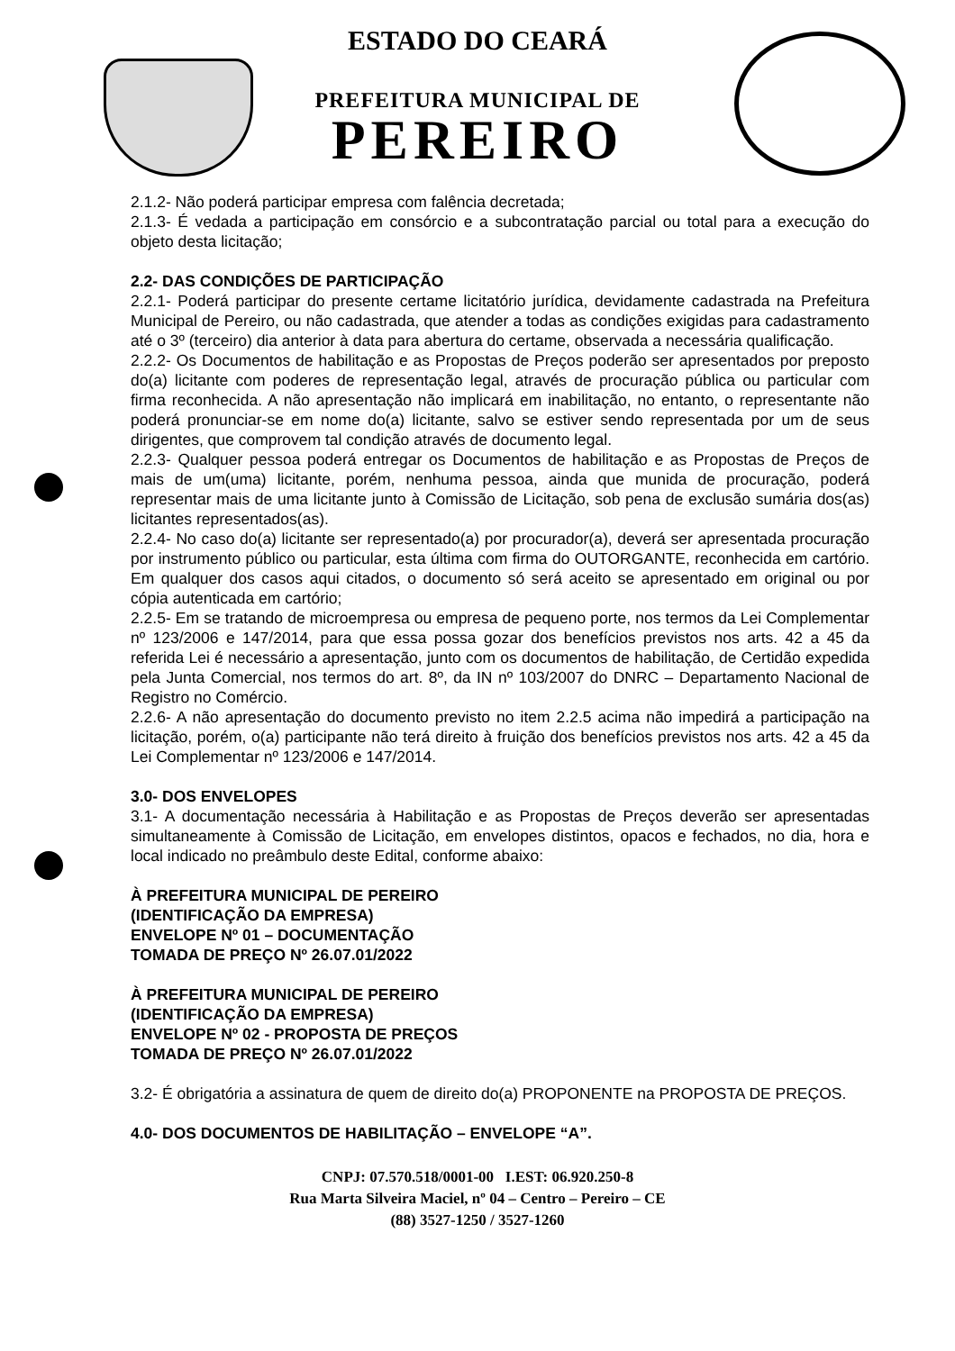ESTADO DO CEARÁ
PREFEITURA MUNICIPAL DE
PEREIRO
2.1.2- Não poderá participar empresa com falência decretada;
2.1.3- É vedada a participação em consórcio e a subcontratação parcial ou total para a execução do objeto desta licitação;
2.2- DAS CONDIÇÕES DE PARTICIPAÇÃO
2.2.1- Poderá participar do presente certame licitatório jurídica, devidamente cadastrada na Prefeitura Municipal de Pereiro, ou não cadastrada, que atender a todas as condições exigidas para cadastramento até o 3º (terceiro) dia anterior à data para abertura do certame, observada a necessária qualificação.
2.2.2- Os Documentos de habilitação e as Propostas de Preços poderão ser apresentados por preposto do(a) licitante com poderes de representação legal, através de procuração pública ou particular com firma reconhecida. A não apresentação não implicará em inabilitação, no entanto, o representante não poderá pronunciar-se em nome do(a) licitante, salvo se estiver sendo representada por um de seus dirigentes, que comprovem tal condição através de documento legal.
2.2.3- Qualquer pessoa poderá entregar os Documentos de habilitação e as Propostas de Preços de mais de um(uma) licitante, porém, nenhuma pessoa, ainda que munida de procuração, poderá representar mais de uma licitante junto à Comissão de Licitação, sob pena de exclusão sumária dos(as) licitantes representados(as).
2.2.4- No caso do(a) licitante ser representado(a) por procurador(a), deverá ser apresentada procuração por instrumento público ou particular, esta última com firma do OUTORGANTE, reconhecida em cartório. Em qualquer dos casos aqui citados, o documento só será aceito se apresentado em original ou por cópia autenticada em cartório;
2.2.5- Em se tratando de microempresa ou empresa de pequeno porte, nos termos da Lei Complementar nº 123/2006 e 147/2014, para que essa possa gozar dos benefícios previstos nos arts. 42 a 45 da referida Lei é necessário a apresentação, junto com os documentos de habilitação, de Certidão expedida pela Junta Comercial, nos termos do art. 8º, da IN nº 103/2007 do DNRC – Departamento Nacional de Registro no Comércio.
2.2.6- A não apresentação do documento previsto no item 2.2.5 acima não impedirá a participação na licitação, porém, o(a) participante não terá direito à fruição dos benefícios previstos nos arts. 42 a 45 da Lei Complementar nº 123/2006 e 147/2014.
3.0- DOS ENVELOPES
3.1- A documentação necessária à Habilitação e as Propostas de Preços deverão ser apresentadas simultaneamente à Comissão de Licitação, em envelopes distintos, opacos e fechados, no dia, hora e local indicado no preâmbulo deste Edital, conforme abaixo:
À PREFEITURA MUNICIPAL DE PEREIRO
(IDENTIFICAÇÃO DA EMPRESA)
ENVELOPE Nº 01 – DOCUMENTAÇÃO
TOMADA DE PREÇO Nº 26.07.01/2022
À PREFEITURA MUNICIPAL DE PEREIRO
(IDENTIFICAÇÃO DA EMPRESA)
ENVELOPE Nº 02 - PROPOSTA DE PREÇOS
TOMADA DE PREÇO Nº 26.07.01/2022
3.2- É obrigatória a assinatura de quem de direito do(a) PROPONENTE na PROPOSTA DE PREÇOS.
4.0- DOS DOCUMENTOS DE HABILITAÇÃO – ENVELOPE “A”.
CNPJ: 07.570.518/0001-00 I.EST: 06.920.250-8
Rua Marta Silveira Maciel, nº 04 – Centro – Pereiro – CE
(88) 3527-1250 / 3527-1260